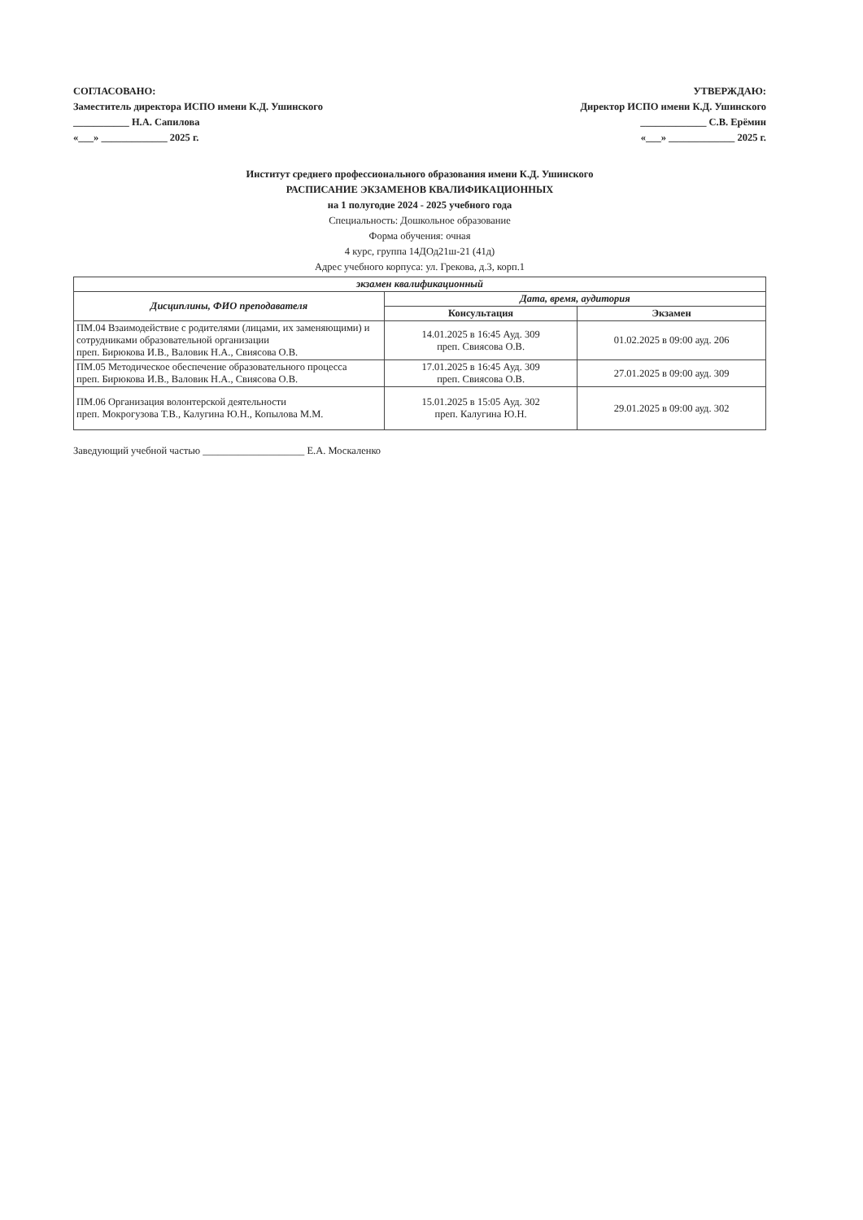СОГЛАСОВАНО:
Заместитель директора ИСПО имени К.Д. Ушинского
___________ Н.А. Сапилова
«___» _____________ 2025 г.
УТВЕРЖДАЮ:
Директор ИСПО имени К.Д. Ушинского
_____________ С.В. Ерёмин
«___» _____________ 2025 г.
Институт среднего профессионального образования имени К.Д. Ушинского
РАСПИСАНИЕ ЭКЗАМЕНОВ КВАЛИФИКАЦИОННЫХ
на 1 полугодие 2024 - 2025 учебного года
Специальность: Дошкольное образование
Форма обучения: очная
4 курс, группа 14ДОд21ш-21 (41д)
Адрес учебного корпуса: ул. Грекова, д.3, корп.1
| экзамен квалификационный | | |
| --- | --- | --- |
| Дисциплины, ФИО преподавателя | Дата, время, аудитория | |
| | Консультация | Экзамен |
| ПМ.04 Взаимодействие с родителями (лицами, их заменяющими) и сотрудниками образовательной организации преп. Бирюкова И.В., Валовик Н.А., Свиясова О.В. | 14.01.2025 в 16:45 Ауд. 309 преп. Свиясова О.В. | 01.02.2025 в 09:00 ауд. 206 |
| ПМ.05 Методическое обеспечение образовательного процесса преп. Бирюкова И.В., Валовик Н.А., Свиясова О.В. | 17.01.2025 в 16:45 Ауд. 309 преп. Свиясова О.В. | 27.01.2025 в 09:00 ауд. 309 |
| ПМ.06 Организация волонтерской деятельности преп. Мокрогузова Т.В., Калугина Ю.Н., Копылова М.М. | 15.01.2025 в 15:05 Ауд. 302 преп. Калугина Ю.Н. | 29.01.2025 в 09:00 ауд. 302 |
Заведующий учебной частью ____________________ Е.А. Москаленко